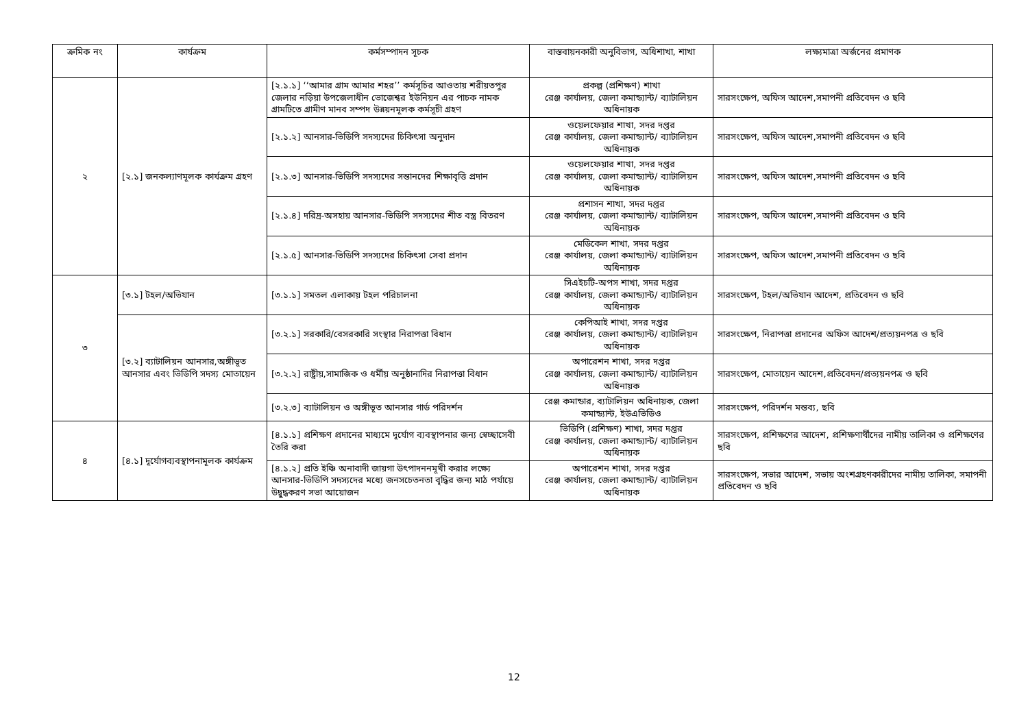| ক্রমিক নং | কার্যক্রম | কর্মসম্পাদন সূচক | বাস্তবায়নকারী অনুবিভাগ, অধিশাখা, শাখা | লক্ষ্যমাত্রা অর্জনের প্রমাণক |
| --- | --- | --- | --- | --- |
| ২ | [২.১] জনকল্যাণমূলক কার্যক্রম গ্রহণ | [২.১.১] ‘‘আমার গ্রাম আমার শহর’’ কর্মসূচির আওতায় শরীয়তপুর জেলার নড়িয়া উপজেলাধীন ভোজেশ্বর ইউনিয়ন এর পাচক নামক গ্রামটিতে গ্রামীণ মানব সম্পদ উন্নয়নমূলক কর্মসূচী গ্রহণ | প্রকল্প (প্রশিক্ষণ) শাখা রেঞ্জ কার্যালয়, জেলা কমান্ড্যান্ট/ ব্যাটালিয়ন অধিনায়ক | সারসংক্ষেপ, অফিস আদেশ,সমাপনী প্রতিবেদন ও ছবি |
| | | [২.১.২] আনসার-ভিডিপি সদস্যদের চিকিৎসা অনুদান | ওয়েলফেয়ার শাখা, সদর দপ্তর রেঞ্জ কার্যালয়, জেলা কমান্ড্যান্ট/ ব্যাটালিয়ন অধিনায়ক | সারসংক্ষেপ, অফিস আদেশ,সমাপনী প্রতিবেদন ও ছবি |
| | | [২.১.৩] আনসার-ভিডিপি সদস্যদের সন্তানদের শিক্ষাবৃত্তি প্রদান | ওয়েলফেয়ার শাখা, সদর দপ্তর রেঞ্জ কার্যালয়, জেলা কমান্ড্যান্ট/ ব্যাটালিয়ন অধিনায়ক | সারসংক্ষেপ, অফিস আদেশ,সমাপনী প্রতিবেদন ও ছবি |
| | | [২.১.৪] দরিদ্র-অসহায় আনসার-ভিডিপি সদস্যদের শীত বস্ত্র বিতরণ | প্রশাসন শাখা, সদর দপ্তর রেঞ্জ কার্যালয়, জেলা কমান্ড্যান্ট/ ব্যাটালিয়ন অধিনায়ক | সারসংক্ষেপ, অফিস আদেশ,সমাপনী প্রতিবেদন ও ছবি |
| | | [২.১.৫] আনসার-ভিডিপি সদস্যদের চিকিৎসা সেবা প্রদান | মেডিকেল শাখা, সদর দপ্তর রেঞ্জ কার্যালয়, জেলা কমান্ড্যান্ট/ ব্যাটালিয়ন অধিনায়ক | সারসংক্ষেপ, অফিস আদেশ,সমাপনী প্রতিবেদন ও ছবি |
| ৩ | [৩.১] টহল/অভিযান | [৩.১.১] সমতল এলাকায় টহল পরিচালনা | সিএইচটি-অপস শাখা, সদর দপ্তর রেঞ্জ কার্যালয়, জেলা কমান্ড্যান্ট/ ব্যাটালিয়ন অধিনায়ক | সারসংক্ষেপ, টহল/অভিযান আদেশ, প্রতিবেদন ও ছবি |
| | [৩.২] ব্যাটালিয়ন আনসার,অঙ্গীভূত আনসার এবং ভিডিপি সদস্য মোতায়েন | [৩.২.১] সরকারি/বেসরকারি সংস্থার নিরাপত্তা বিধান | কেপিআই শাখা, সদর দপ্তর রেঞ্জ কার্যালয়, জেলা কমান্ড্যান্ট/ ব্যাটালিয়ন অধিনায়ক | সারসংক্ষেপ, নিরাপত্তা প্রদানের অফিস আদেশ/প্রত্যয়নপত্র ও ছবি |
| | | [৩.২.২] রাষ্ট্রীয়,সামাজিক ও ধর্মীয় অনুষ্ঠানাদির নিরাপত্তা বিধান | অপারেশন শাখা, সদর দপ্তর রেঞ্জ কার্যালয়, জেলা কমান্ড্যান্ট/ ব্যাটালিয়ন অধিনায়ক | সারসংক্ষেপ, মোতায়েন আদেশ,প্রতিবেদন/প্রত্যয়নপত্র ও ছবি |
| | | [৩.২.৩] ব্যাটালিয়ন ও অঙ্গীভূত আনসার গার্ড পরিদর্শন | রেঞ্জ কমান্ডার, ব্যাটালিয়ন অধিনায়ক, জেলা কমান্ড্যান্ট, ইউএভিডিও | সারসংক্ষেপ, পরিদর্শন মন্তব্য, ছবি |
| ৪ | [৪.১] দূর্যোগব্যবস্থাপনামূলক কার্যক্রম | [৪.১.১] প্রশিক্ষণ প্রদানের মাধ্যমে দূর্যোগ ব্যবস্থাপনার জন্য স্বেচ্ছাসেবী তৈরি করা | ভিডিপি (প্রশিক্ষণ) শাখা, সদর দপ্তর রেঞ্জ কার্যালয়, জেলা কমান্ড্যান্ট/ ব্যাটালিয়ন অধিনায়ক | সারসংক্ষেপ, প্রশিক্ষণের আদেশ, প্রশিক্ষণার্থীদের নামীয় তালিকা ও প্রশিক্ষণের ছবি |
| | | [৪.১.২] প্রতি ইঞ্চি অনাবাদী জায়গা উৎপাদননমূখী করার লক্ষ্যে আনসার-ভিডিপি সদস্যদের মধ্যে জনসচেতনতা বৃদ্ধির জন্য মাঠ পর্যায়ে উদ্বুদ্ধকরণ সভা আয়োজন | অপারেশন শাখা, সদর দপ্তর রেঞ্জ কার্যালয়, জেলা কমান্ড্যান্ট/ ব্যাটালিয়ন অধিনায়ক | সারসংক্ষেপ, সভার আদেশ, সভায় অংশগ্রহণকারীদের নামীয় তালিকা, সমাপনী প্রতিবেদন ও ছবি |
12